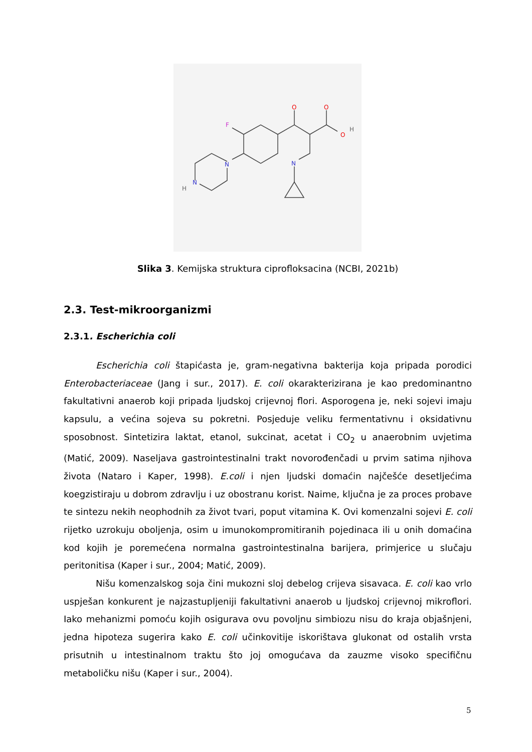O
O
O
H
F
N
N
N
H
Slika 3. Kemijska struktura ciprofloksacina (NCBI, 2021b)
2.3. Test-mikroorganizmi
2.3.1. Escherichia coli
Escherichia coli štapićasta je, gram-negativna bakterija koja pripada porodici Enterobacteriaceae (Jang i sur., 2017). E. coli okarakterizirana je kao predominantno fakultativni anaerob koji pripada ljudskoj crijevnoj flori. Asporogena je, neki sojevi imaju kapsulu, a većina sojeva su pokretni. Posjeduje veliku fermentativnu i oksidativnu sposobnost. Sintetizira laktat, etanol, sukcinat, acetat i CO<sub>2</sub> u anaerobnim uvjetima (Matić, 2009). Naseljava gastrointestinalni trakt novorođenčadi u prvim satima njihova života (Nataro i Kaper, 1998). E.coli i njen ljudski domaćin najčešće desetljećima koegzistiraju u dobrom zdravlju i uz obostranu korist. Naime, ključna je za proces probave te sintezu nekih neophodnih za život tvari, poput vitamina K. Ovi komenzalni sojevi E. coli rijetko uzrokuju oboljenja, osim u imunokompromitiranih pojedinaca ili u onih domaćina kod kojih je poremećena normalna gastrointestinalna barijera, primjerice u slučaju peritonitisa (Kaper i sur., 2004; Matić, 2009).
Nišu komenzalskog soja čini mukozni sloj debelog crijeva sisavaca. E. coli kao vrlo uspješan konkurent je najzastupljeniji fakultativni anaerob u ljudskoj crijevnoj mikroflori. Iako mehanizmi pomoću kojih osigurava ovu povoljnu simbiozu nisu do kraja objašnjeni, jedna hipoteza sugerira kako E. coli učinkovitije iskorištava glukonat od ostalih vrsta prisutnih u intestinalnom traktu što joj omogućava da zauzme visoko specifičnu metaboličku nišu (Kaper i sur., 2004).
5